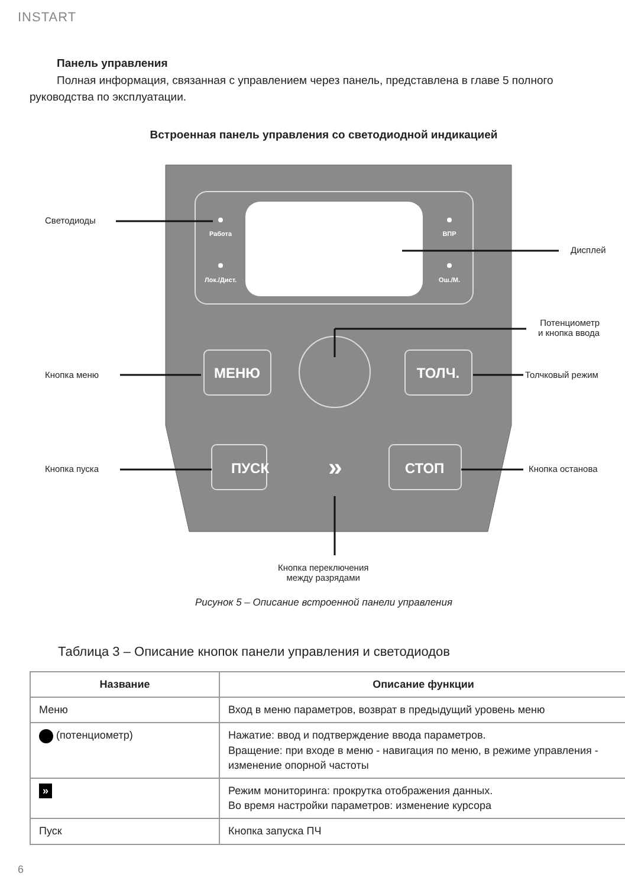INSTART
Панель управления
Полная информация, связанная с управлением через панель, представлена в главе 5 полного руководства по эксплуатации.
Встроенная панель управления со светодиодной индикацией
Работа
Лок./Дист.
ВПР
Ош./М.
МЕНЮ
ТОЛЧ.
ПУСК
СТОП
»
Светодиоды
Дисплей
Потенциометр
и кнопка ввода
Кнопка меню Толчковый режим
Кнопка пуска Кнопка останова
Кнопка переключения
между разрядами
Рисунок 5 – Описание встроенной панели управления
Таблица 3 – Описание кнопок панели управления и светодиодов
| Название | Описание функции |
| --- | --- |
| Меню | Вход в меню параметров, возврат в предыдущий уровень меню |
| (потенциометр) | Нажатие: ввод и подтверждение ввода параметров. Вращение: при входе в меню - навигация по меню, в режиме управления - изменение опорной частоты |
| » | Режим мониторинга: прокрутка отображения данных. Во время настройки параметров: изменение курсора |
| Пуск | Кнопка запуска ПЧ |
6